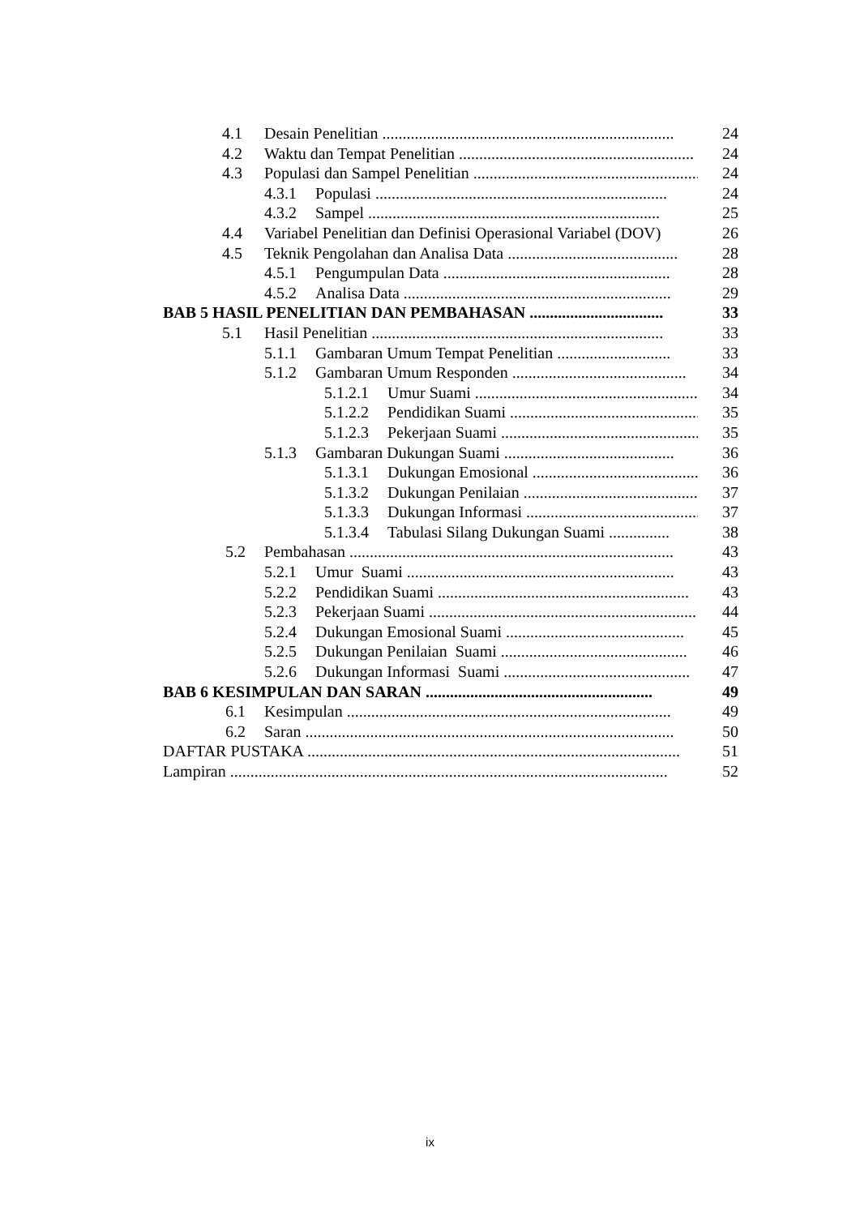4.1 Desain Penelitian ........................................................................ 24
4.2 Waktu dan Tempat Penelitian .......................................................... 24
4.3 Populasi dan Sampel Penelitian .......................................................... 24
4.3.1 Populasi ........................................................................ 24
4.3.2 Sampel ........................................................................ 25
4.4 Variabel Penelitian dan Definisi Operasional Variabel (DOV) 26
4.5 Teknik Pengolahan dan Analisa Data .......................................... 28
4.5.1 Pengumpulan Data ........................................................ 28
4.5.2 Analisa Data .................................................................. 29
BAB 5 HASIL PENELITIAN DAN PEMBAHASAN ................................. 33
5.1 Hasil Penelitian ........................................................................ 33
5.1.1 Gambaran Umum Tempat Penelitian ............................ 33
5.1.2 Gambaran Umum Responden ........................................... 34
5.1.2.1 Umur Suami ........................................................ 34
5.1.2.2 Pendidikan Suami ............................................... 35
5.1.2.3 Pekerjaan Suami .................................................. 35
5.1.3 Gambaran Dukungan Suami .......................................... 36
5.1.3.1 Dukungan Emosional .......................................... 36
5.1.3.2 Dukungan Penilaian ............................................ 37
5.1.3.3 Dukungan Informasi ........................................... 37
5.1.3.4 Tabulasi Silang Dukungan Suami ............... 38
5.2 Pembahasan ................................................................................ 43
5.2.1 Umur Suami .................................................................. 43
5.2.2 Pendidikan Suami .............................................................. 43
5.2.3 Pekerjaan Suami .................................................................. 44
5.2.4 Dukungan Emosional Suami ............................................ 45
5.2.5 Dukungan Penilaian Suami .............................................. 46
5.2.6 Dukungan Informasi Suami .............................................. 47
BAB 6 KESIMPULAN DAN SARAN ........................................................ 49
6.1 Kesimpulan ................................................................................ 49
6.2 Saran ........................................................................................... 50
DAFTAR PUSTAKA ............................................................................................ 51
Lampiran ............................................................................................................ 52
ix